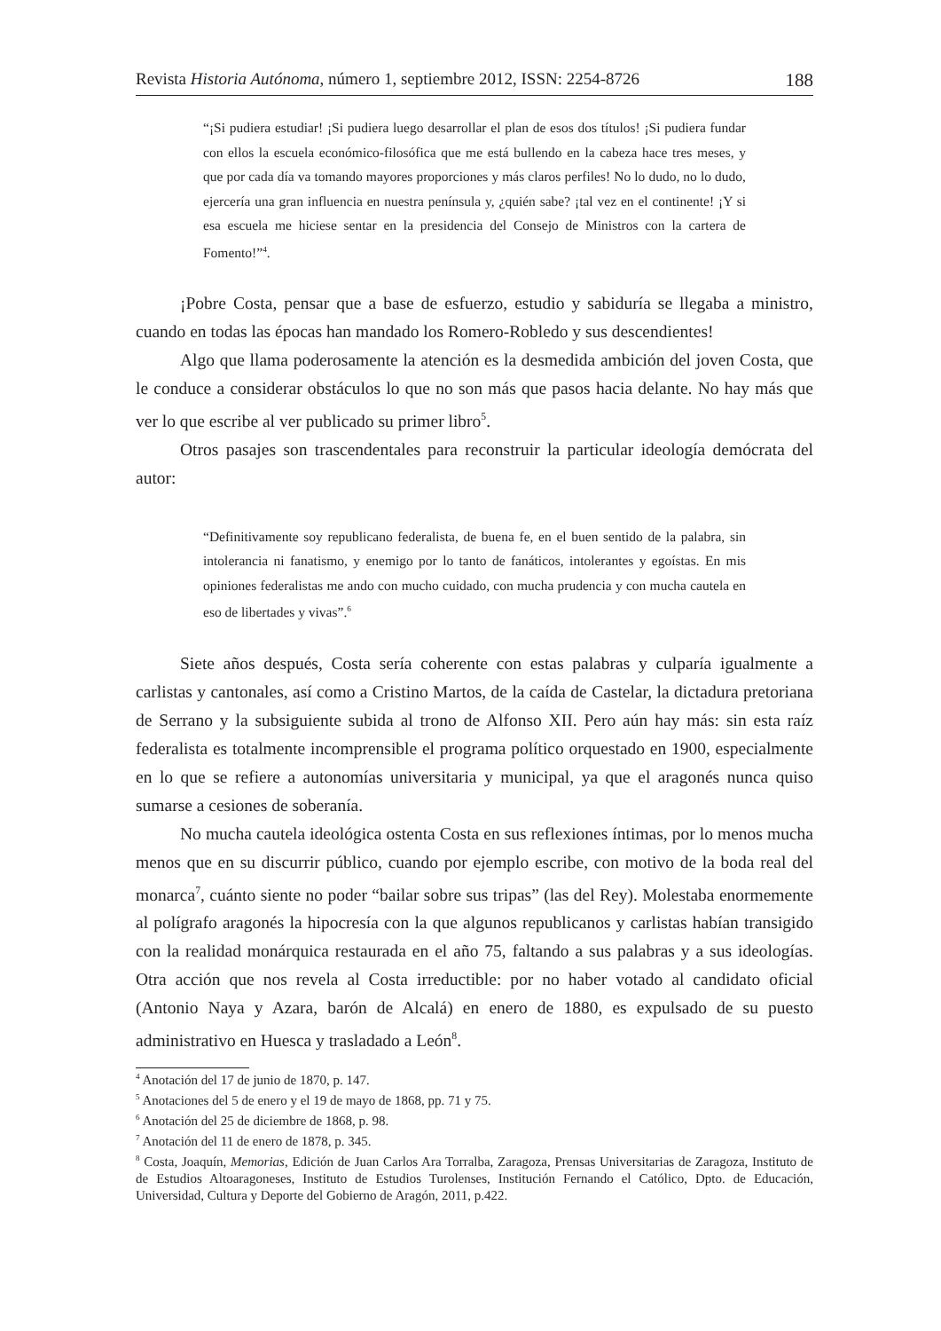Revista Historia Autónoma, número 1, septiembre 2012, ISSN: 2254-8726 188
“¡Si pudiera estudiar! ¡Si pudiera luego desarrollar el plan de esos dos títulos! ¡Si pudiera fundar con ellos la escuela económico-filosófica que me está bullendo en la cabeza hace tres meses, y que por cada día va tomando mayores proporciones y más claros perfiles! No lo dudo, no lo dudo, ejercería una gran influencia en nuestra península y, ¿quién sabe? ¡tal vez en el continente! ¡Y si esa escuela me hiciese sentar en la presidencia del Consejo de Ministros con la cartera de Fomento!”<sup>4</sup>.
¡Pobre Costa, pensar que a base de esfuerzo, estudio y sabiduría se llegaba a ministro, cuando en todas las épocas han mandado los Romero-Robledo y sus descendientes!
Algo que llama poderosamente la atención es la desmedida ambición del joven Costa, que le conduce a considerar obstáculos lo que no son más que pasos hacia delante. No hay más que ver lo que escribe al ver publicado su primer libro<sup>5</sup>.
Otros pasajes son trascendentales para reconstruir la particular ideología demócrata del autor:
“Definitivamente soy republicano federalista, de buena fe, en el buen sentido de la palabra, sin intolerancia ni fanatismo, y enemigo por lo tanto de fanáticos, intolerantes y egoístas. En mis opiniones federalistas me ando con mucho cuidado, con mucha prudencia y con mucha cautela en eso de libertades y vivas”.<sup>6</sup>
Siete años después, Costa sería coherente con estas palabras y culparía igualmente a carlistas y cantonales, así como a Cristino Martos, de la caída de Castelar, la dictadura pretoriana de Serrano y la subsiguiente subida al trono de Alfonso XII. Pero aún hay más: sin esta raíz federalista es totalmente incomprensible el programa político orquestado en 1900, especialmente en lo que se refiere a autonomías universitaria y municipal, ya que el aragonés nunca quiso sumarse a cesiones de soberanía.
No mucha cautela ideológica ostenta Costa en sus reflexiones íntimas, por lo menos mucha menos que en su discurrir público, cuando por ejemplo escribe, con motivo de la boda real del monarca<sup>7</sup>, cuánto siente no poder “bailar sobre sus tripas” (las del Rey). Molestaba enormemente al polígrafo aragonés la hipocresía con la que algunos republicanos y carlistas habían transigido con la realidad monárquica restaurada en el año 75, faltando a sus palabras y a sus ideologías. Otra acción que nos revela al Costa irreductible: por no haber votado al candidato oficial (Antonio Naya y Azara, barón de Alcalá) en enero de 1880, es expulsado de su puesto administrativo en Huesca y trasladado a León<sup>8</sup>.
<sup>4</sup> Anotación del 17 de junio de 1870, p. 147.
<sup>5</sup> Anotaciones del 5 de enero y el 19 de mayo de 1868, pp. 71 y 75.
<sup>6</sup> Anotación del 25 de diciembre de 1868, p. 98.
<sup>7</sup> Anotación del 11 de enero de 1878, p. 345.
<sup>8</sup> Costa, Joaquín, Memorias, Edición de Juan Carlos Ara Torralba, Zaragoza, Prensas Universitarias de Zaragoza, Instituto de de Estudios Altoaragoneses, Instituto de Estudios Turolenses, Institución Fernando el Católico, Dpto. de Educación, Universidad, Cultura y Deporte del Gobierno de Aragón, 2011, p.422.